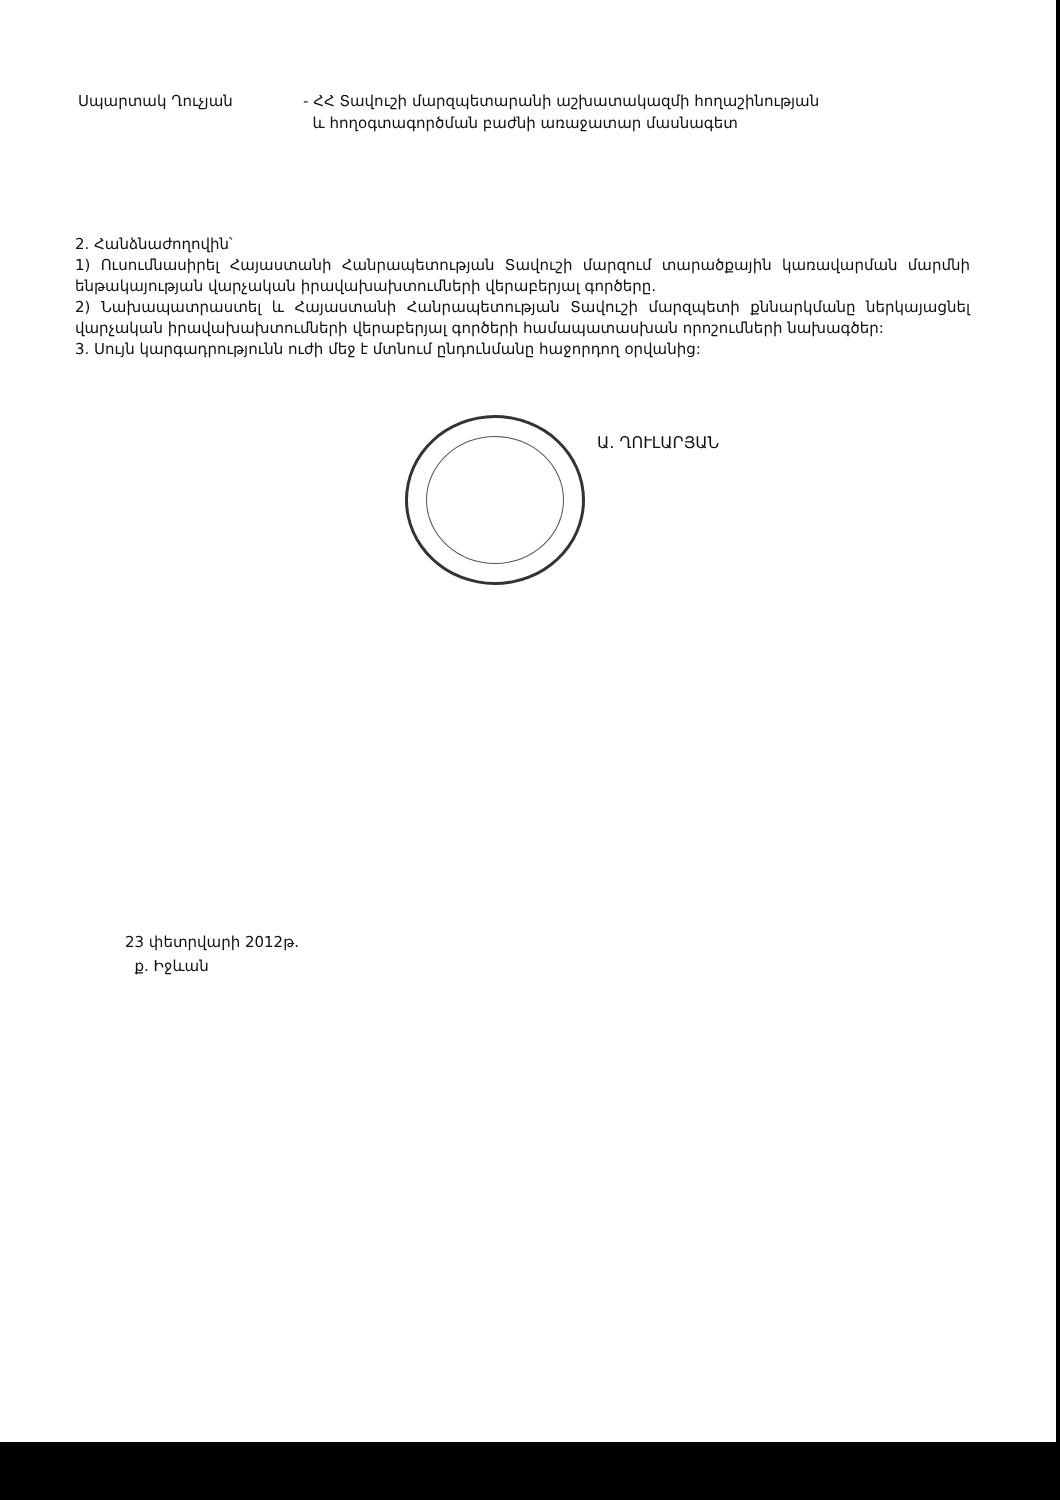Սպարտակ Ղուչյան - ՀՀ Տավուշի մարզպետարանի աշխատակազմի հողաշինության
և հողօգտագործման բաժնի առաջատար մասնագետ
2. Հանձնաժողովին՝
1) Ուսումնասիրել Հայաստանի Հանրապետության Տավուշի մարզում տարածքային կառավարման մարմնի ենթակայության վարչական իրավախախտումների վերաբերյալ գործերը.
2) Նախապատրաստել և Հայաստանի Հանրապետության Տավուշի մարզպետի քննարկմանը ներկայացնել վարչական իրավախախտումների վերաբերյալ գործերի համապատասխան որոշումների նախագծեր:
3. Սույն կարգադրությունն ուժի մեջ է մտնում ընդունմանը հաջորդող օրվանից:
Ա. ՂՈՒԼԱՐՅԱՆ
23 փետրվարի 2012թ.
ք. Իջևան